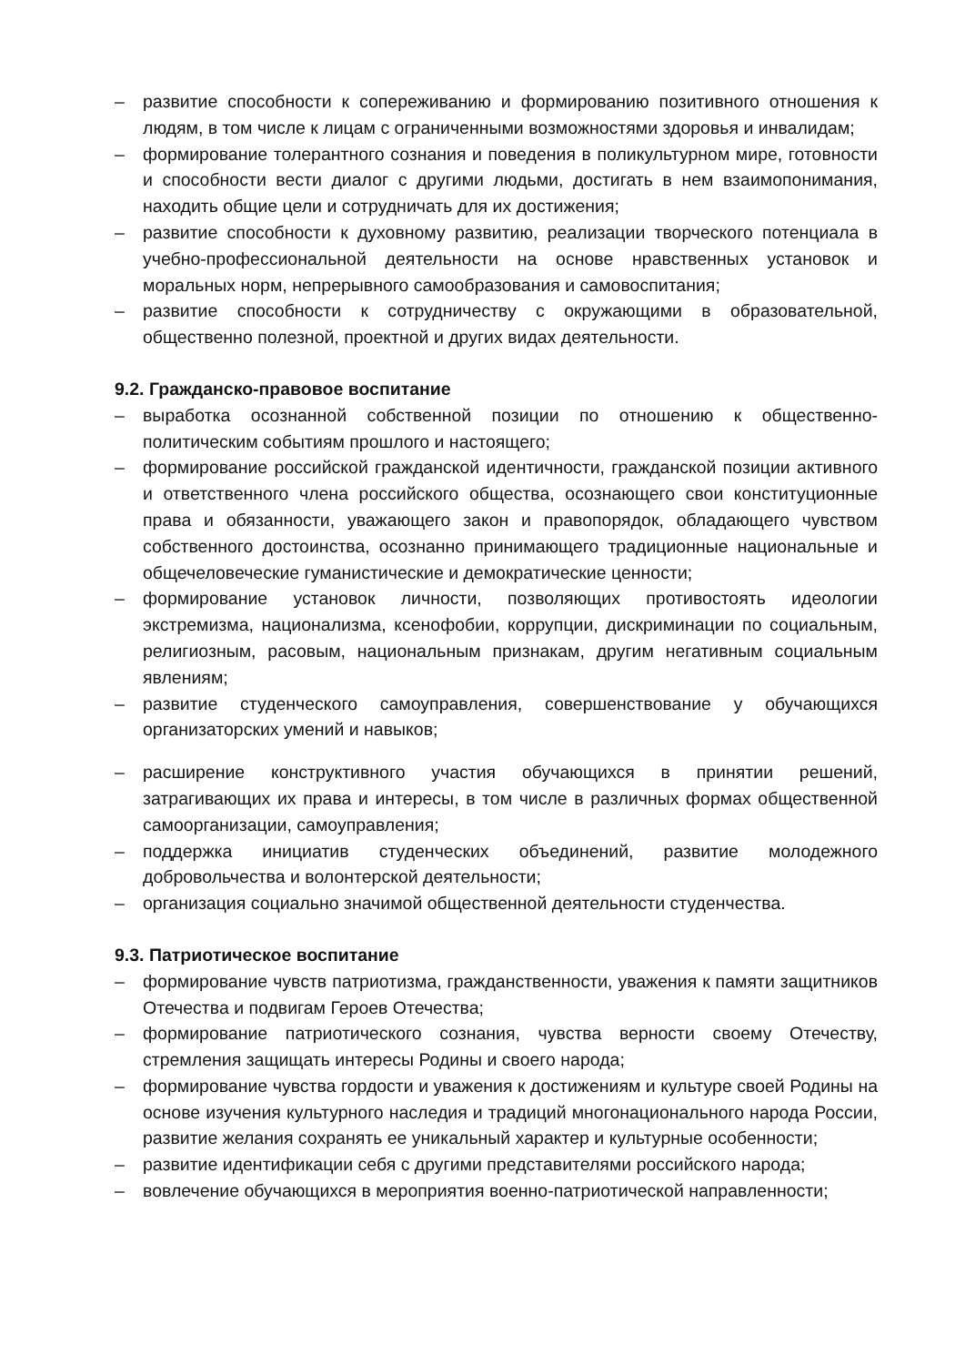– развитие способности к сопереживанию и формированию позитивного отношения к людям, в том числе к лицам с ограниченными возможностями здоровья и инвалидам;
– формирование толерантного сознания и поведения в поликультурном мире, готовности и способности вести диалог с другими людьми, достигать в нем взаимопонимания, находить общие цели и сотрудничать для их достижения;
– развитие способности к духовному развитию, реализации творческого потенциала в учебно-профессиональной деятельности на основе нравственных установок и моральных норм, непрерывного самообразования и самовоспитания;
– развитие способности к сотрудничеству с окружающими в образовательной, общественно полезной, проектной и других видах деятельности.
9.2. Гражданско-правовое воспитание
– выработка осознанной собственной позиции по отношению к общественно-политическим событиям прошлого и настоящего;
– формирование российской гражданской идентичности, гражданской позиции активного и ответственного члена российского общества, осознающего свои конституционные права и обязанности, уважающего закон и правопорядок, обладающего чувством собственного достоинства, осознанно принимающего традиционные национальные и общечеловеческие гуманистические и демократические ценности;
– формирование установок личности, позволяющих противостоять идеологии экстремизма, национализма, ксенофобии, коррупции, дискриминации по социальным, религиозным, расовым, национальным признакам, другим негативным социальным явлениям;
– развитие студенческого самоуправления, совершенствование у обучающихся организаторских умений и навыков;
– расширение конструктивного участия обучающихся в принятии решений, затрагивающих их права и интересы, в том числе в различных формах общественной самоорганизации, самоуправления;
– поддержка инициатив студенческих объединений, развитие молодежного добровольчества и волонтерской деятельности;
– организация социально значимой общественной деятельности студенчества.
9.3. Патриотическое воспитание
– формирование чувств патриотизма, гражданственности, уважения к памяти защитников Отечества и подвигам Героев Отечества;
– формирование патриотического сознания, чувства верности своему Отечеству, стремления защищать интересы Родины и своего народа;
– формирование чувства гордости и уважения к достижениям и культуре своей Родины на основе изучения культурного наследия и традиций многонационального народа России, развитие желания сохранять ее уникальный характер и культурные особенности;
– развитие идентификации себя с другими представителями российского народа;
– вовлечение обучающихся в мероприятия военно-патриотической направленности;